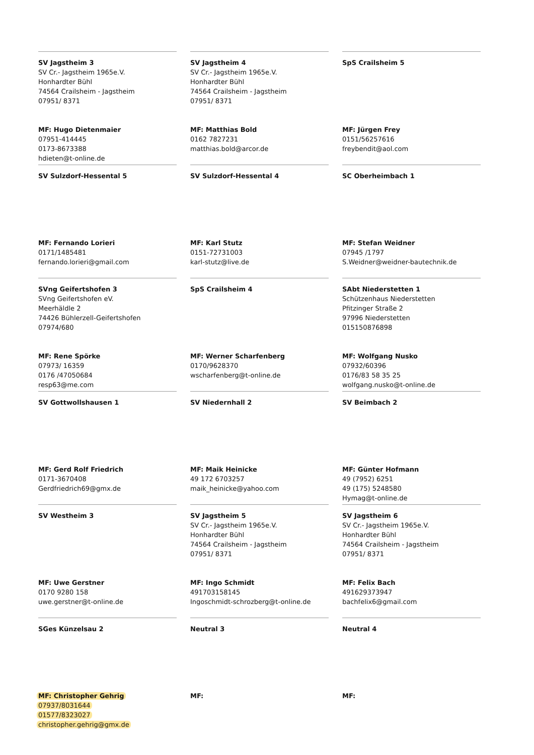SV Jagstheim 3
SV Cr.- Jagstheim 1965e.V.
Honhardter Bühl
74564 Crailsheim - Jagstheim
07951/ 8371
MF: Hugo Dietenmaier
07951-414445
0173-8673388
hdieten@t-online.de
SV Jagstheim 4
SV Cr.- Jagstheim 1965e.V.
Honhardter Bühl
74564 Crailsheim - Jagstheim
07951/ 8371
MF: Matthias Bold
0162 7827231
matthias.bold@arcor.de
SpS Crailsheim 5
MF: Jürgen Frey
0151/56257616
freybendit@aol.com
SV Sulzdorf-Hessental 5
MF: Fernando Lorieri
0171/1485481
fernando.lorieri@gmail.com
SV Sulzdorf-Hessental 4
MF: Karl Stutz
0151-72731003
karl-stutz@live.de
SC Oberheimbach 1
MF: Stefan Weidner
07945 /1797
S.Weidner@weidner-bautechnik.de
SVng Geifertshofen 3
SVng Geifertshofen eV.
Meerhäldle 2
74426 Bühlerzell-Geifertshofen
07974/680
MF: Rene Spörke
07973/ 16359
0176 /47050684
resp63@me.com
SpS Crailsheim 4
MF: Werner Scharfenberg
0170/9628370
wscharfenberg@t-online.de
SAbt Niederstetten 1
Schützenhaus Niederstetten
Pfitzinger Straße 2
97996 Niederstetten
015150876898
MF: Wolfgang Nusko
07932/60396
0176/83 58 35 25
wolfgang.nusko@t-online.de
SV Gottwollshausen 1
MF: Gerd Rolf Friedrich
0171-3670408
Gerdfriedrich69@gmx.de
SV Niedernhall 2
MF: Maik Heinicke
49 172 6703257
maik_heinicke@yahoo.com
SV Beimbach 2
MF: Günter Hofmann
49 (7952) 6251
49 (175) 5248580
Hymag@t-online.de
SV Westheim 3
MF: Uwe Gerstner
0170 9280 158
uwe.gerstner@t-online.de
SV Jagstheim 5
SV Cr.- Jagstheim 1965e.V.
Honhardter Bühl
74564 Crailsheim - Jagstheim
07951/ 8371
MF: Ingo Schmidt
491703158145
Ingoschmidt-schrozberg@t-online.de
SV Jagstheim 6
SV Cr.- Jagstheim 1965e.V.
Honhardter Bühl
74564 Crailsheim - Jagstheim
07951/ 8371
MF: Felix Bach
491629373947
bachfelix6@gmail.com
SGes Künzelsau 2
MF: Christopher Gehrig
07937/8031644
01577/8323027
christopher.gehrig@gmx.de
Neutral 3
MF:
Neutral 4
MF: